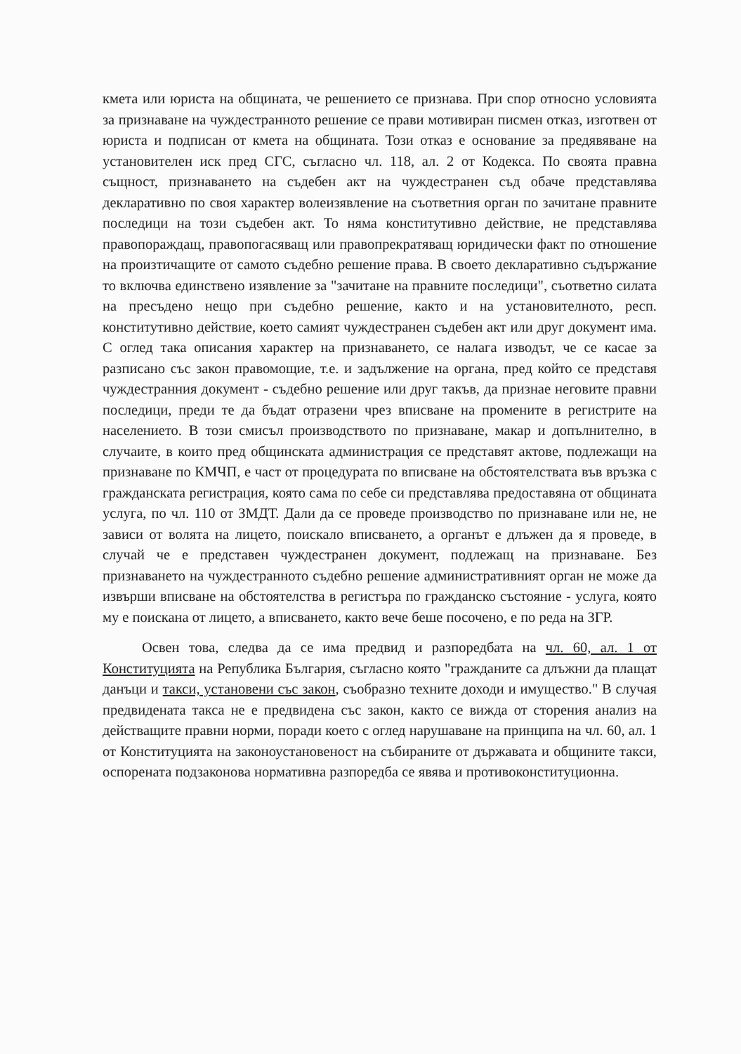кмета или юриста на общината, че решението се признава. При спор относно условията за признаване на чуждестранното решение се прави мотивиран писмен отказ, изготвен от юриста и подписан от кмета на общината. Този отказ е основание за предявяване на установителен иск пред СГС, съгласно чл. 118, ал. 2 от Кодекса. По своята правна същност, признаването на съдебен акт на чуждестранен съд обаче представлява декларативно по своя характер волеизявление на съответния орган по зачитане правните последици на този съдебен акт. То няма конститутивно действие, не представлява правопораждащ, правопогасяващ или правопрекратяващ юридически факт по отношение на произтичащите от самото съдебно решение права. В своето декларативно съдържание то включва единствено изявление за "зачитане на правните последици", съответно силата на пресъдено нещо при съдебно решение, както и на установителното, респ. конститутивно действие, което самият чуждестранен съдебен акт или друг документ има. С оглед така описания характер на признаването, се налага изводът, че се касае за разписано със закон правомощие, т.е. и задължение на органа, пред който се представя чуждестранния документ - съдебно решение или друг такъв, да признае неговите правни последици, преди те да бъдат отразени чрез вписване на промените в регистрите на населението. В този смисъл производството по признаване, макар и допълнително, в случаите, в които пред общинската администрация се представят актове, подлежащи на признаване по КМЧП, е част от процедурата по вписване на обстоятелствата във връзка с гражданската регистрация, която сама по себе си представлява предоставяна от общината услуга, по чл. 110 от ЗМДТ. Дали да се проведе производство по признаване или не, не зависи от волята на лицето, поискало вписването, а органът е длъжен да я проведе, в случай че е представен чуждестранен документ, подлежащ на признаване. Без признаването на чуждестранното съдебно решение административният орган не може да извърши вписване на обстоятелства в регистъра по гражданско състояние - услуга, която му е поискана от лицето, а вписването, както вече беше посочено, е по реда на ЗГР.
Освен това, следва да се има предвид и разпоредбата на чл. 60, ал. 1 от Конституцията на Република България, съгласно която "гражданите са длъжни да плащат данъци и такси, установени със закон, съобразно техните доходи и имущество." В случая предвидената такса не е предвидена със закон, както се вижда от сторения анализ на действащите правни норми, поради което с оглед нарушаване на принципа на чл. 60, ал. 1 от Конституцията на законоустановеност на събираните от държавата и общините такси, оспорената подзаконова нормативна разпоредба се явява и противоконституционна.